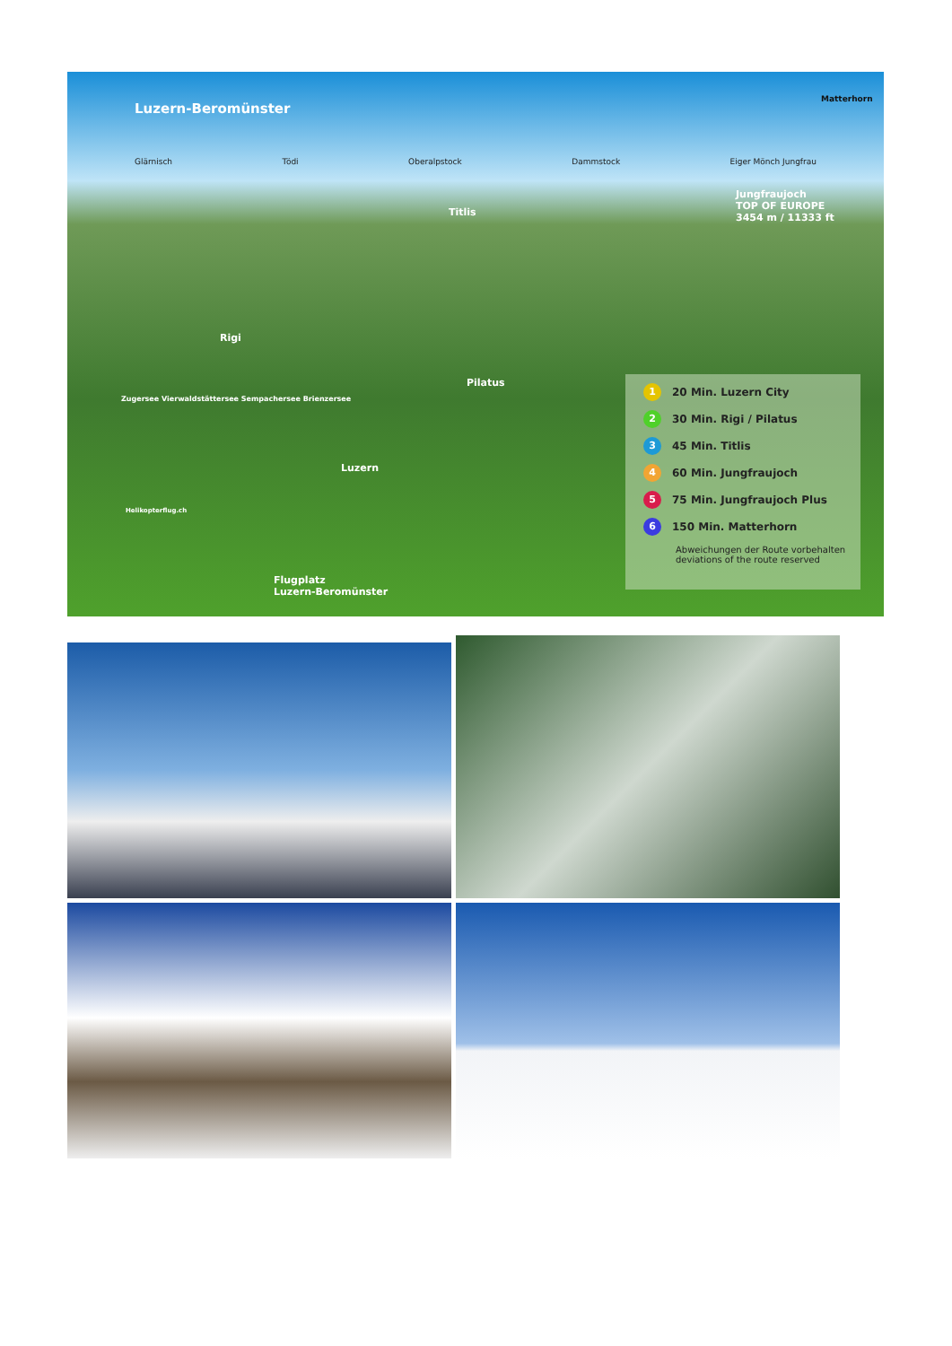Luzern-Beromünster
Glärnisch Tödi Oberalpstock Dammstock Eiger Mönch Jungfrau
Matterhorn
Jungfraujoch
TOP OF EUROPE
3454 m / 11333 ft
Titlis
Rigi
Pilatus
Luzern
Flugplatz
Luzern-Beromünster
Zugersee Vierwaldstättersee Sempachersee Brienzersee
Helikopterflug.ch
1 20 Min. Luzern City
2 30 Min. Rigi / Pilatus
3 45 Min. Titlis
4 60 Min. Jungfraujoch
5 75 Min. Jungfraujoch Plus
6 150 Min. Matterhorn
Abweichungen der Route vorbehalten
deviations of the route reserved